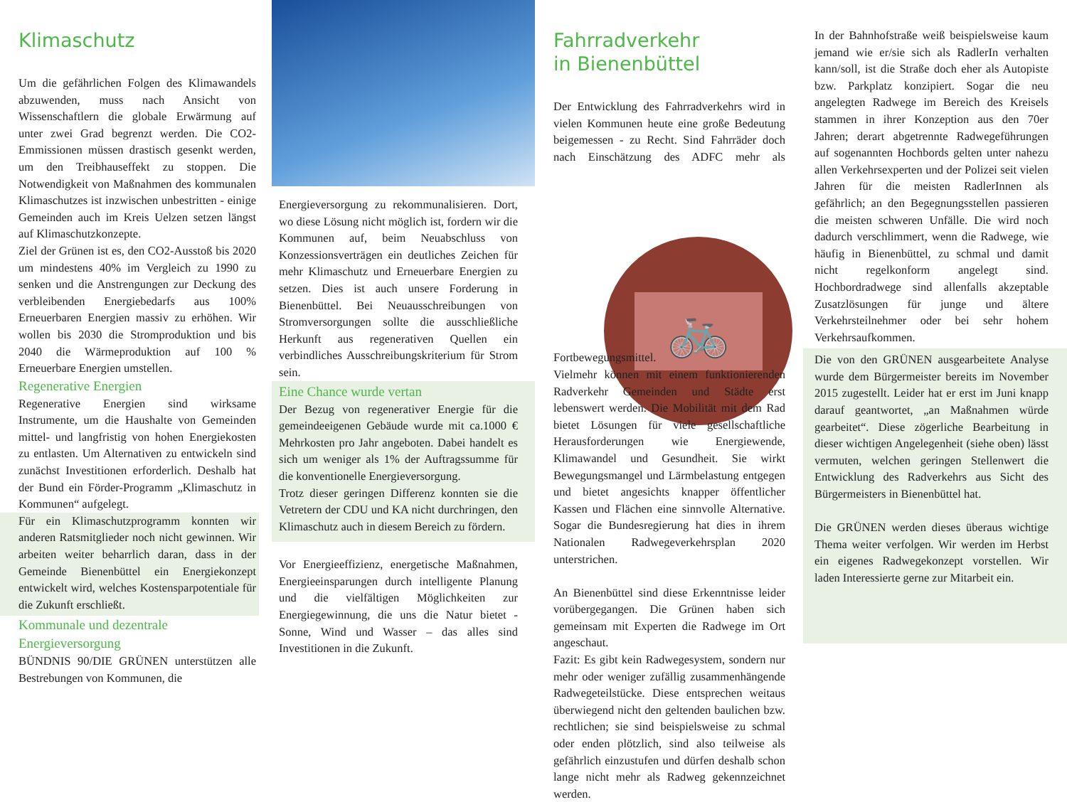Klimaschutz
Um die gefährlichen Folgen des Klimawandels abzuwenden, muss nach Ansicht von Wissenschaftlern die globale Erwärmung auf unter zwei Grad begrenzt werden. Die CO2-Emmissionen müssen drastisch gesenkt werden, um den Treibhauseffekt zu stoppen. Die Notwendigkeit von Maßnahmen des kommunalen Klimaschutzes ist inzwischen unbestritten - einige Gemeinden auch im Kreis Uelzen setzen längst auf Klimaschutzkonzepte.
Ziel der Grünen ist es, den CO2-Ausstoß bis 2020 um mindestens 40% im Vergleich zu 1990 zu senken und die Anstrengungen zur Deckung des verbleibenden Energiebedarfs aus 100% Erneuerbaren Energien massiv zu erhöhen. Wir wollen bis 2030 die Stromproduktion und bis 2040 die Wärmeproduktion auf 100 % Erneuerbare Energien umstellen.
Regenerative Energien
Regenerative Energien sind wirksame Instrumente, um die Haushalte von Gemeinden mittel- und langfristig von hohen Energiekosten zu entlasten. Um Alternativen zu entwickeln sind zunächst Investitionen erforderlich. Deshalb hat der Bund ein Förder-Programm „Klimaschutz in Kommunen“ aufgelegt.
Für ein Klimaschutzprogramm konnten wir anderen Ratsmitglieder noch nicht gewinnen. Wir arbeiten weiter beharrlich daran, dass in der Gemeinde Bienenbüttel ein Energiekonzept entwickelt wird, welches Kostensparpotentiale für die Zukunft erschließt.
Kommunale und dezentrale Energieversorgung
BÜNDNIS 90/DIE GRÜNEN unterstützen alle Bestrebungen von Kommunen, die
Energieversorgung zu rekommunalisieren. Dort, wo diese Lösung nicht möglich ist, fordern wir die Kommunen auf, beim Neuabschluss von Konzessionsverträgen ein deutliches Zeichen für mehr Klimaschutz und Erneuerbare Energien zu setzen. Dies ist auch unsere Forderung in Bienenbüttel. Bei Neuausschreibungen von Stromversorgungen sollte die ausschließliche Herkunft aus regenerativen Quellen ein verbindliches Ausschreibungskriterium für Strom sein.
Eine Chance wurde vertan
Der Bezug von regenerativer Energie für die gemeindeeigenen Gebäude wurde mit ca.1000 € Mehrkosten pro Jahr angeboten. Dabei handelt es sich um weniger als 1% der Auftragssumme für die konventionelle Energieversorgung.
Trotz dieser geringen Differenz konnten sie die Vetretern der CDU und KA nicht durchringen, den Klimaschutz auch in diesem Bereich zu fördern.
Vor Energieeffizienz, energetische Maßnahmen, Energieeinsparungen durch intelligente Planung und die vielfältigen Möglichkeiten zur Energiegewinnung, die uns die Natur bietet - Sonne, Wind und Wasser – das alles sind Investitionen in die Zukunft.
Fahrradverkehr
in Bienenbüttel
🚲
Der Entwicklung des Fahrradverkehrs wird in vielen Kommunen heute eine große Bedeutung beigemessen - zu Recht. Sind Fahrräder doch nach Einschätzung des ADFC mehr als Fortbewegungsmittel. Vielmehr können mit einem funktionierenden Radverkehr Gemeinden und Städte erst lebenswert werden. Die Mobilität mit dem Rad bietet Lösungen für viele gesellschaftliche Herausforderungen wie Energiewende, Klimawandel und Gesundheit. Sie wirkt Bewegungsmangel und Lärmbelastung entgegen und bietet angesichts knapper öffentlicher Kassen und Flächen eine sinnvolle Alternative. Sogar die Bundesregierung hat dies in ihrem Nationalen Radwegeverkehrsplan 2020 unterstrichen.
An Bienenbüttel sind diese Erkenntnisse leider vorübergegangen. Die Grünen haben sich gemeinsam mit Experten die Radwege im Ort angeschaut.
Fazit: Es gibt kein Radwegesystem, sondern nur mehr oder weniger zufällig zusammenhängende Radwegeteilstücke. Diese entsprechen weitaus überwiegend nicht den geltenden baulichen bzw. rechtlichen; sie sind beispielsweise zu schmal oder enden plötzlich, sind also teilweise als gefährlich einzustufen und dürfen deshalb schon lange nicht mehr als Radweg gekennzeichnet werden.
In der Bahnhofstraße weiß beispielsweise kaum jemand wie er/sie sich als RadlerIn verhalten kann/soll, ist die Straße doch eher als Autopiste bzw. Parkplatz konzipiert. Sogar die neu angelegten Radwege im Bereich des Kreisels stammen in ihrer Konzeption aus den 70er Jahren; derart abgetrennte Radwegeführungen auf sogenannten Hochbords gelten unter nahezu allen Verkehrsexperten und der Polizei seit vielen Jahren für die meisten RadlerInnen als gefährlich; an den Begegnungsstellen passieren die meisten schweren Unfälle. Die wird noch dadurch verschlimmert, wenn die Radwege, wie häufig in Bienenbüttel, zu schmal und damit nicht regelkonform angelegt sind. Hochbordradwege sind allenfalls akzeptable Zusatzlösungen für junge und ältere Verkehrsteilnehmer oder bei sehr hohem Verkehrsaufkommen.
Die von den GRÜNEN ausgearbeitete Analyse wurde dem Bürgermeister bereits im November 2015 zugestellt. Leider hat er erst im Juni knapp darauf geantwortet, „an Maßnahmen würde gearbeitet“. Diese zögerliche Bearbeitung in dieser wichtigen Angelegenheit (siehe oben) lässt vermuten, welchen geringen Stellenwert die Entwicklung des Radverkehrs aus Sicht des Bürgermeisters in Bienenbüttel hat.
Die GRÜNEN werden dieses überaus wichtige Thema weiter verfolgen. Wir werden im Herbst ein eigenes Radwegekonzept vorstellen. Wir laden Interessierte gerne zur Mitarbeit ein.